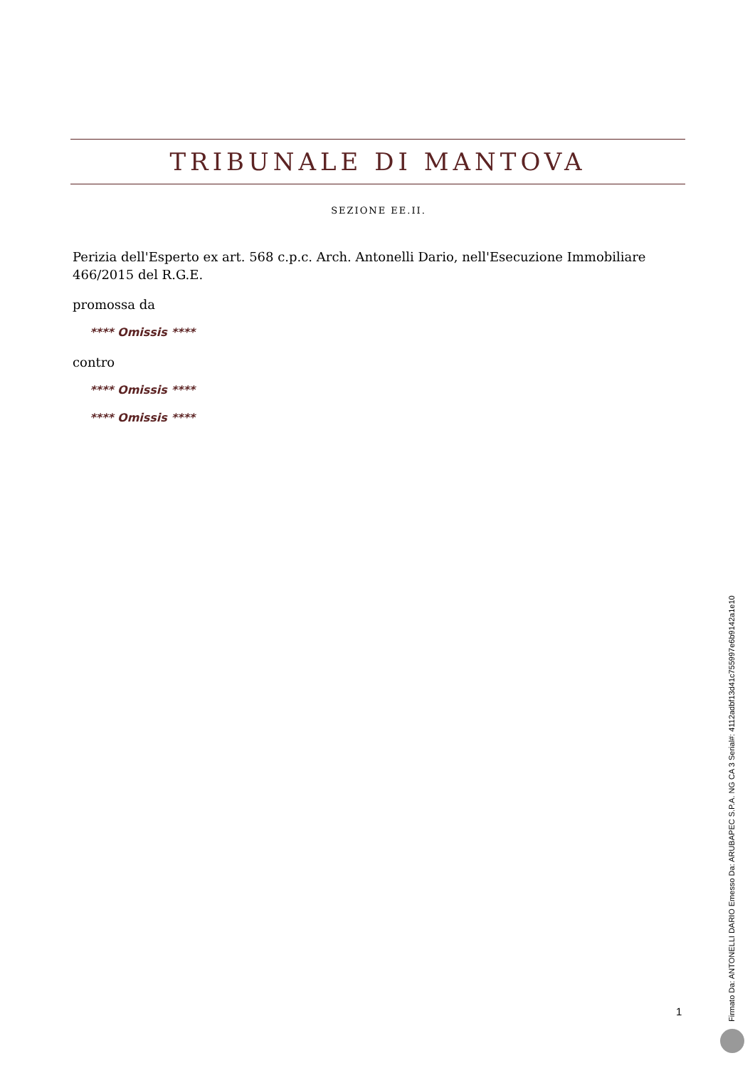TRIBUNALE DI MANTOVA
SEZIONE EE.II.
Perizia dell'Esperto ex art. 568 c.p.c. Arch. Antonelli Dario, nell'Esecuzione Immobiliare 466/2015 del R.G.E.
promossa da
**** Omissis ****
contro
**** Omissis ****
**** Omissis ****
Firmato Da: ANTONELLI DARIO Emesso Da: ARUBAPEC S.P.A. NG CA 3 Serial#: 4112adbf13d41c755997e6b9142a1e10
1